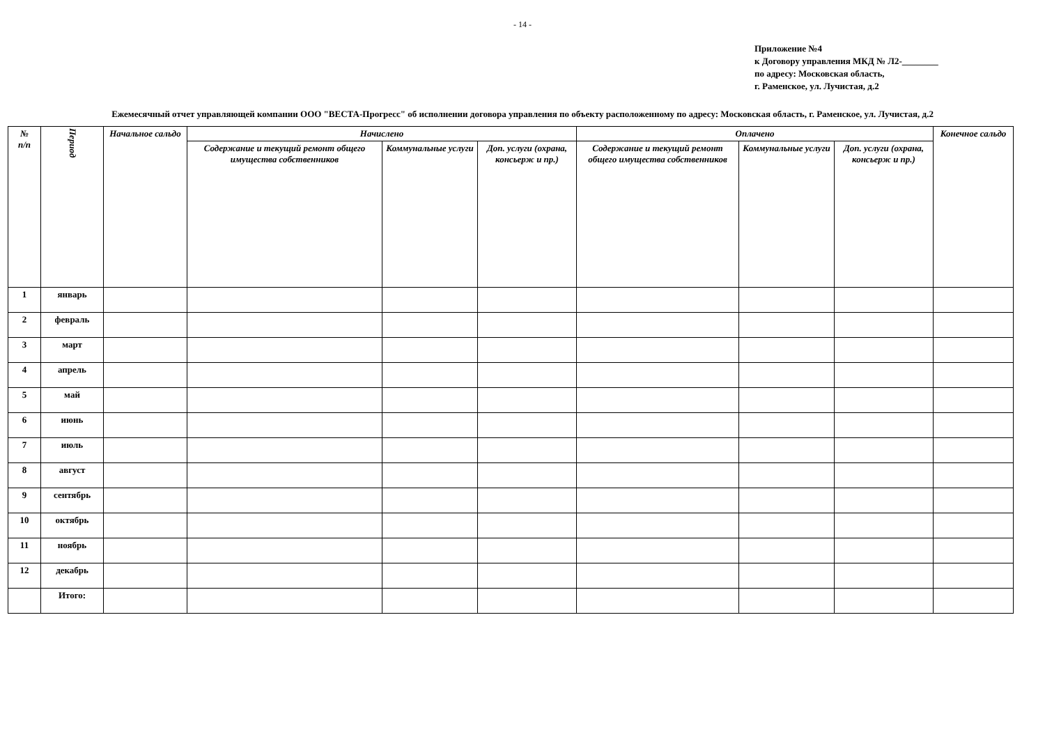- 14 -
Приложение №4
к Договору управления МКД № Л2-________
по адресу: Московская область,
г. Раменское, ул. Лучистая, д.2
Ежемесячный отчет управляющей компании ООО "ВЕСТА-Прогресс" об исполнении договора управления по объекту расположенному по адресу: Московская область, г. Раменское, ул. Лучистая, д.2
| № п/п | Период | Начальное сальдо | Начислено | | | Оплачено | | | Конечное сальдо |
| --- | --- | --- | --- | --- | --- | --- | --- | --- | --- |
| | | | Содержание и текущий ремонт общего имущества собственников | Коммунальные услуги | Доп. услуги (охрана, консьерж и пр.) | Содержание и текущий ремонт общего имущества собственников | Коммунальные услуги | Доп. услуги (охрана, консьерж и пр.) | |
| 1 | январь | | | | | | | | |
| 2 | февраль | | | | | | | | |
| 3 | март | | | | | | | | |
| 4 | апрель | | | | | | | | |
| 5 | май | | | | | | | | |
| 6 | июнь | | | | | | | | |
| 7 | июль | | | | | | | | |
| 8 | август | | | | | | | | |
| 9 | сентябрь | | | | | | | | |
| 10 | октябрь | | | | | | | | |
| 11 | ноябрь | | | | | | | | |
| 12 | декабрь | | | | | | | | |
| | Итого: | | | | | | | | |